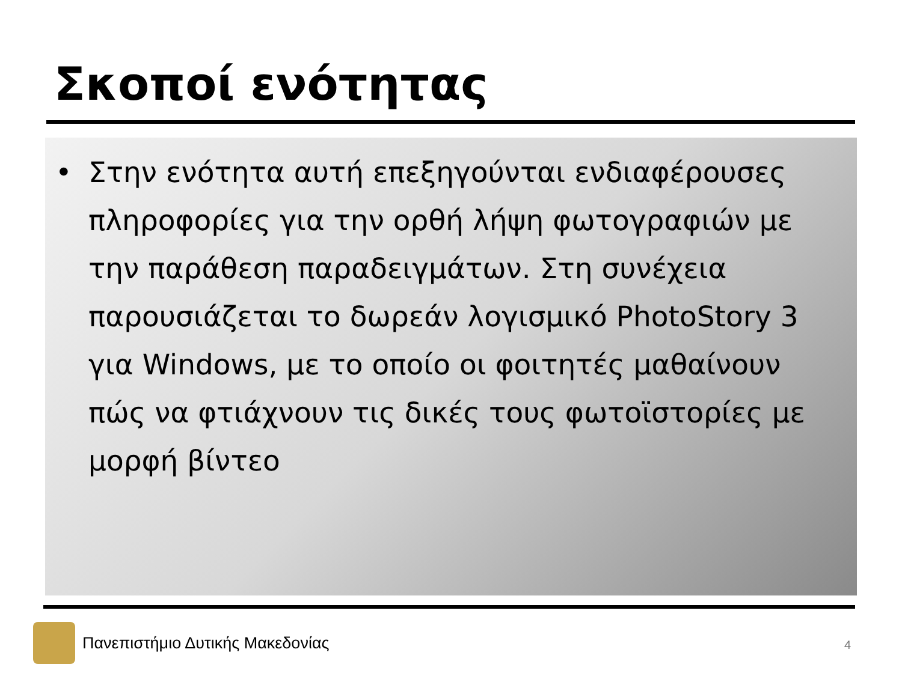Σκοποί ενότητας
• Στην ενότητα αυτή επεξηγούνται ενδιαφέρουσες πληροφορίες για την ορθή λήψη φωτογραφιών με την παράθεση παραδειγμάτων. Στη συνέχεια παρουσιάζεται το δωρεάν λογισμικό PhotoStory 3 για Windows, με το οποίο οι φοιτητές μαθαίνουν πώς να φτιάχνουν τις δικές τους φωτοϊστορίες με μορφή βίντεο
Πανεπιστήμιο Δυτικής Μακεδονίας
4